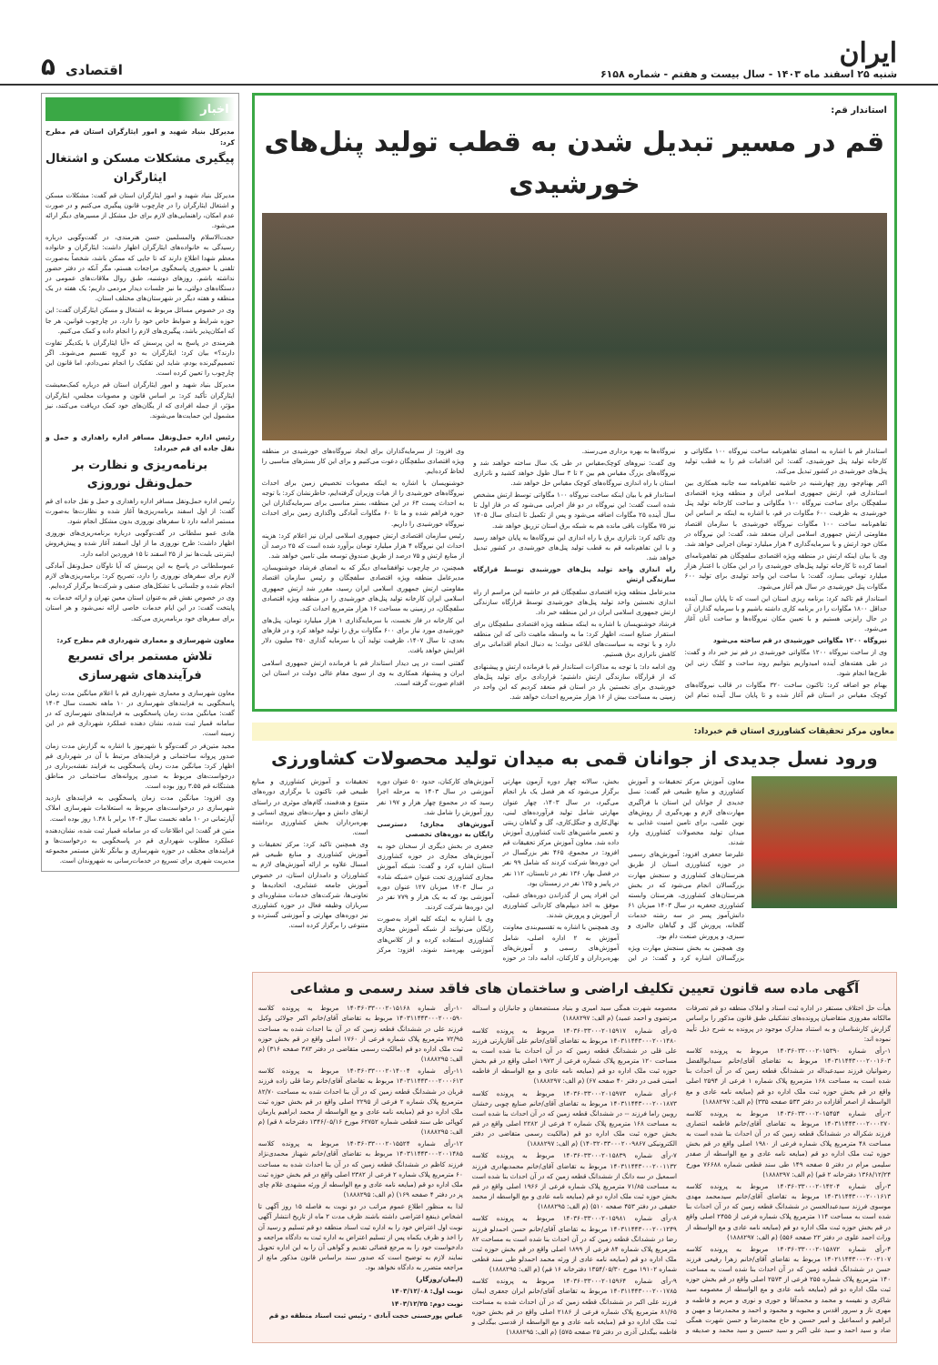ایران
شنبه ۲۵ اسفند ماه ۱۴۰۳ - سال بیست و هفتم - شماره ۶۱۵۸
اقتصادی ۵
استاندار قم:
قم در مسیر تبدیل شدن به قطب تولید پنل‌های خورشیدی
استاندار قم با اشاره به امضای تفاهم‌نامه ساخت نیروگاه ۱۰۰ مگاواتی و کارخانه تولید پنل خورشیدی، گفت: این اقدامات قم را به قطب تولید پنل‌های خورشیدی در کشور تبدیل می‌کند.
اکبر بهنام‌جو، روز چهارشنبه در حاشیه تفاهم‌نامه سه جانبه همکاری بین استانداری قم، ارتش جمهوری اسلامی ایران و منطقه ویژه اقتصادی سلفچگان برای ساخت نیروگاه ۱۰۰ مگاواتی و ساخت کارخانه تولید پنل خورشیدی به ظرفیت ۶۰۰ مگاوات در قم، با اشاره به اینکه بر اساس این تفاهم‌نامه ساخت ۱۰۰ مگاوات نیروگاه خورشیدی با سازمان اقتصاد مقاومتی ارتش جمهوری اسلامی ایران منعقد شد، گفت: این نیروگاه در مکان خود ارتش و با سرمایه‌گذاری ۴ هزار میلیارد تومان اجرایی خواهد شد.
وی با بیان اینکه ارتش در منطقه ویژه اقتصادی سلفچگان هم تفاهم‌نامه‌ای امضا کرده تا کارخانه تولید پنل‌های خورشیدی را در این مکان با اعتبار هزار میلیارد تومانی بسازد، گفت: با ساخت این واحد تولیدی برای تولید ۶۰۰ مگاوات پنل خورشیدی در سال هم آغاز می‌شود.
استاندار قم تاکید کرد: برنامه ریزی استان این است که تا پایان سال آینده حداقل ۱۸۰۰ مگاوات را در برنامه کاری داشته باشیم و با سرمایه گذاران آن در حال رایزنی هستیم و با تعیین مکان نیروگاه‌ها و ساخت آنان آغاز می‌شود.
نیروگاه ۱۲۰۰ مگاواتی خورشیدی در قم ساخته می‌شود
وی از ساخت نیروگاه ۱۲۰۰ مگاواتی خورشیدی در قم نیز خبر داد و گفت: در طی هفته‌های آینده امیدواریم بتوانیم روند ساخت و کلنگ زنی این طرح‌ها انجام شود.
بهنام جو اضافه کرد: تاکنون ساخت ۳۲۰ مگاوات در قالب نیروگاه‌های کوچک مقیاس در استان قم آغاز شده و تا پایان سال آینده تمام این نیروگاه‌ها به بهره برداری می‌رسند.
وی گفت: نیروهای کوچک‌مقیاس در طی یک سال ساخته خواهند شد و نیروگاه‌های بزرگ مقیاس هم بین ۲ تا ۳ سال طول خواهد کشید و ناترازی استان با راه اندازی نیروگاه‌های کوچک مقیاس حل خواهد شد.
استاندار قم با بیان اینکه ساخت نیروگاه ۱۰۰ مگاواتی توسط ارتش مشخص شده است گفت: این نیروگاه در دو فاز اجرایی می‌شود که در فاز اول تا سال آینده ۲۵ مگاوات اضافه می‌شود و پس از تکمیل تا ابتدای سال ۱۴۰۵ نیز ۷۵ مگاوات باقی مانده هم به شبکه برق استان تزریق خواهد شد.
وی تاکید کرد: ناترازی برق با راه اندازی این نیروگاه‌ها به پایان خواهد رسید و با این تفاهم‌نامه قم به قطب تولید پنل‌های خورشیدی در کشور تبدیل خواهد شد.
راه اندازی واحد تولید پنل‌های خورشیدی توسط قرارگاه سازندگی ارتش
مدیرعامل منطقه ویژه اقتصادی سلفچگان قم در حاشیه این مراسم از راه اندازی نخستین واحد تولید پنل‌های خورشیدی توسط قرارگاه سازندگی ارتش جمهوری اسلامی ایران در این منطقه خبر داد.
فرشاد خوشنویسان با اشاره به اینکه منطقه ویژه اقتصادی سلفچگان برای استقرار صنایع است، اظهار کرد: ما به واسطه ماهیت ذاتی که این منطقه دارد و با توجه به سیاست‌های ابلاغی دولت؛ به دنبال انجام اقداماتی برای کاهش ناترازی برق هستیم.
وی ادامه داد: با توجه به مذاکرات استاندار قم با فرمانده ارتش و پیشنهادی که از قرارگاه سازندگی ارتش داشتیم؛ قراردادی برای تولید پنل‌های خورشیدی برای نخستین بار در استان قم منعقد کردیم که این واحد در زمینی به مساحت بیش از ۱۶ هزار مترمربع احداث خواهد شد.
وی افزود: از سرمایه‌گذاران برای ایجاد نیروگاه‌های خورشیدی در منطقه ویژه اقتصادی سلفچگان دعوت می‌کنیم و برای این کار بسترهای مناسبی را لحاظ کرده‌ایم.
خوشنویسان با اشاره به اینکه مصوبات تخصیص زمین برای احداث نیروگاه‌های خورشیدی را از هیات وزیران گرفته‌ایم، خاطرنشان کرد: با توجه به احداث پست ۶۳ در این منطقه، بستر مناسبی برای سرمایه‌گذاران این حوزه فراهم شده و ما تا ۶۰ مگاوات آمادگی واگذاری زمین برای احداث نیروگاه خورشیدی را داریم.
رئیس سازمان اقتصادی ارتش جمهوری اسلامی ایران نیز اعلام کرد: هزینه احداث این نیروگاه ۴ هزار میلیارد تومان برآورد شده است که ۲۵ درصد آن از منابع ارتش و ۷۵ درصد از طریق صندوق توسعه ملی تامین خواهد شد.
همچنین، در چارچوب توافقنامه‌ای دیگر که به امضای فرشاد خوشنویسان، مدیرعامل منطقه ویژه اقتصادی سلفچگان و رئیس سازمان اقتصاد مقاومتی ارتش جمهوری اسلامی ایران رسید، مقرر شد ارتش جمهوری اسلامی ایران کارخانه تولید پنل‌های خورشیدی را در منطقه ویژه اقتصادی سلفچگان، در زمینی به مساحت ۱۶ هزار مترمربع احداث کند.
این کارخانه در فاز نخست، با سرمایه‌گذاری ۱ هزار میلیارد تومان، پنل‌های خورشیدی مورد نیاز برای ۶۰۰ مگاوات برق را تولید خواهد کرد و در فازهای بعدی، تا سال ۱۴۰۷، ظرفیت تولید آن با سرمایه گذاری ۲۵۰ میلیون دلار افزایش خواهد یافت.
گفتنی است در پی دیدار استاندار قم با فرمانده ارتش جمهوری اسلامی ایران و پیشنهاد همکاری به وی از سوی مقام عالی دولت در استان این اقدام صورت گرفته است.
معاون مرکز تحقیقات کشاورزی استان قم خبرداد:
ورود نسل جدیدی از جوانان قمی به میدان تولید محصولات کشاورزی
معاون آموزش مرکز تحقیقات و آموزش کشاورزی و منابع طبیعی قم گفت: نسل جدیدی از جوانان این استان با فراگیری مهارت‌های لازم و بهره‌گیری از روش‌های نوین علمی، برای تامین امنیت غذایی به میدان تولید محصولات کشاورزی وارد شدند.
علیرضا جعفری افزود: آموزش‌های رسمی در حوزه کشاورزی استان از طریق هنرستان‌های کشاورزی و سنجش مهارت بزرگسالان انجام می‌شود که در بخش هنرستان‌های کشاورزی، هنرستان وابسته کشاورزی جعفریه در سال ۱۴۰۳ میزبان ۶۱ دانش‌آموز پسر در سه رشته خدمات گلخانه، پرورش گل و گیاهان جالیزی و سبزی، و پرورش صنعت دام بود.
وی همچنین به بخش سنجش مهارت ویژه بزرگسالان اشاره کرد و گفت: در این بخش، سالانه چهار دوره آزمون مهارتی برگزار می‌شود که هر فصل یک بار انجام می‌گیرد، در سال ۱۴۰۳، چهار عنوان مهارتی شامل تولید فرآورده‌های لبنی، نهال‌کاری و جنگل‌کاری، گل و گیاهان زینتی و تعمیر ماشین‌های ثابت کشاورزی آموزش داده شد. معاون آموزش مرکز تحقیقات قم افزود: در مجموع، ۴۶۵ نفر بزرگسال در این دوره‌ها شرکت کردند که شامل ۹۹ نفر در فصل بهار، ۱۳۶ نفر در تابستان، ۱۱۲ نفر در پاییز و ۱۲۵ نفر در زمستان بود.
این افراد پس از گذراندن دوره‌های عملی، موفق به اخذ دیپلم‌های کاردانی کشاورزی از آموزش و پرورش شدند.
وی همچنین با اشاره به تقسیم‌بندی معاونت آموزش به ۲ اداره اصلی، شامل آموزش‌های رسمی و آموزش‌های بهره‌برداران و کارکنان، ادامه داد: در حوزه آموزش‌های کارکنان، حدود ۵۰ عنوان دوره آموزشی در سال ۱۴۰۳ به مرحله اجرا رسید که در مجموع چهار هزار و ۱۹۷ نفر روز آموزش را شامل شد.
آموزش‌های مجازی؛ دسترسی رایگان به دوره‌های تخصصی
جعفری در بخش دیگری از سخنان خود به آموزش‌های مجازی در حوزه کشاورزی استان اشاره کرد و گفت: شبکه آموزش مجازی کشاورزی تحت عنوان «شبکه شاد» در سال ۱۴۰۳ میزبان ۱۲۷ عنوان دوره آموزشی بود که به یک هزار و ۷۷۹ نفر در این دوره‌ها شرکت کردند.
وی با اشاره به اینکه کلیه افراد به‌صورت رایگان می‌توانند از شبکه آموزش مجازی کشاورزی استفاده کرده و از کلاس‌های آموزشی بهره‌مند شوند، افزود: مرکز تحقیقات و آموزش کشاورزی و منابع طبیعی قم، تاکنون با برگزاری دوره‌های متنوع و هدفمند، گام‌های موثری در راستای ارتقای دانش و مهارت‌های نیروی انسانی و بهره‌برداران بخش کشاورزی برداشته است.
وی همچنین تاکید کرد: مرکز تحقیقات و آموزش کشاورزی و منابع طبیعی قم امسال علاوه بر ارائه آموزش‌های لازم به کشاورزان و دامداران استان، در خصوص آموزش جامعه عشایری، اتحادیه‌ها و تعاونی‌ها، شرکت‌های خدمات مشاوره‌ای و سربازان وظیفه فعال در حوزه کشاورزی نیز دوره‌های مهارتی و آموزشی گسترده و متنوعی را برگزار کرده است.
آگهی ماده سه قانون تعیین تکلیف اراضی و ساختمان های فاقد سند رسمی و مشاعی
هیأت حل اختلاف مستقر در اداره ثبت اسناد و املاک منطقه دو قم تصرفات مالکانه مفروزی متقاضیان پرونده‌های تشکیلی طبق قانون مذکور را براساس گزارش کارشناسان و به استناد مدارک موجود در پرونده به شرح ذیل تأیید نموده اند:
۱-رأی شماره ۱۴۰۳۶۰۳۳۰۰۰۲۰۱۵۳۹۰ مربوط به پرونده کلاسه ۱۴۰۳۱۱۴۴۳۰۰۰۲۰۰۱۶۰۳ مربوط به تقاضای آقای/خانم سیدابوالفضل رضوانیان فرزند سیدعبداله در ششدانگ قطعه زمین که در آن احداث بنا شده است به مساحت ۱۶۸ مترمربع پلاک شماره ۱ فرعی از ۲۵۹۴ اصلی واقع در قم بخش حوزه ثبت ملک اداره دو قم (مبایعه نامه عادی و مع الواسطه از اصغر آقازاده در دفتر ۵۳۳ صفحه ۳۳۵) (م الف: ۱۸۸۸۲۹۷)
۲-رأی شماره ۱۴۰۳۶۰۳۳۰۰۰۲۰۱۵۴۵۴ مربوط به پرونده کلاسه ۱۴۰۳۱۱۴۴۳۰۰۰۲۰۰۰۲۷۰ مربوط به تقاضای آقای/خانم فاطمه انتصاری فرزند شکراله در ششدانگ قطعه زمین که در آن احداث بنا شده است به مساحت ۴۸ مترمربع پلاک شماره فرعی از ۱۹۸۰ اصلی واقع در قم بخش حوزه ثبت ملک اداره دو قم (مبایعه نامه عادی و مع الواسطه از صفدر سلیمی مرام در دفتر ۵ صفحه ۱۴۹ طی سند قطعی شماره ۷۶۶۸۸ مورخ ۱۳۶۸/۱۲/۲۴ دفترخانه ۲ قم) (م الف: ۱۸۸۸۲۹۷)
۳-رأی شماره ۱۴۰۳۶۰۳۳۰۰۰۲۰۱۴۲۰۴ مربوط به پرونده کلاسه ۱۴۰۳۱۱۴۴۳۰۰۰۲۰۰۱۶۱۳ مربوط به تقاضای آقای/خانم سیدمحمد مهدی موسوی فرزند سیدعبدالحسن در ششدانگ قطعه زمین که در آن احداث بنا شده است به مساحت ۱۱۴ مترمربع پلاک شماره فرعی از ۲۴۵۵ اصلی واقع در قم بخش حوزه ثبت ملک اداره دو قم (مبایعه نامه عادی و مع الواسطه از وراث احمد علوی در دفتر ۲۲ صفحه ۵۵۶) (م الف: ۱۸۸۸۲۹۷)
۴-رأی شماره ۱۴۰۳۶۰۳۳۰۰۰۲۰۱۵۸۷۲ مربوط به پرونده کلاسه ۱۴۰۲۱۱۴۴۳۰۰۰۲۰۰۲۱۰۷ مربوط به تقاضای آقای/خانم زهرا رفیعی فرزند حسن در ششدانگ قطعه زمین که در آن احداث بنا شده است به مساحت ۱۴۰ مترمربع پلاک شماره ۲۵۵ فرعی از ۲۵۷۳ اصلی واقع در قم بخش حوزه ثبت ملک اداره دو قم (مبایعه نامه عادی و مع الواسطه از معصومه سید شاکری و نفیسه و محمد و محمدآقا و حوری و نوری و مریم و فاطمه و مهری ناز و سرور اقدس و محبوبه و محمود و احمد و محمدرضا و مهین و ابراهیم و اسماعیل و امیر حسین و حاج محمدرضا و حسن شهرت همگی ضاد و سید احمد و سید علی اکبر و سید حسین و سید محمد و صدیقه و معصومه شهرت همگی سید امیری و بنیاد مستضعفان و جانبازان و اسداله مرتضوی و احمد عمید) (م الف: ۱۸۸۸۲۹۷)
۵-رأی شماره ۱۴۰۳۶۰۳۳۰۰۰۲۰۱۵۹۱۷ مربوط به پرونده کلاسه ۱۴۰۳۱۱۴۴۳۰۰۰۲۰۰۱۴۸۰ مربوط به تقاضای آقای/خانم علی آقازیارتی فرزند علی قلی در ششدانگ قطعه زمین که در آن احداث بنا شده است به مساحت ۱۲۰ مترمربع پلاک شماره فرعی از ۱۹۷۳ اصلی واقع در قم بخش حوزه ثبت ملک اداره دو قم (مبایعه نامه عادی و مع الواسطه از فاطمه امینی قمی در دفتر ۴۰ صفحه ۶۷) (م الف: ۱۸۸۸۲۹۷)
۶-رأی شماره ۱۴۰۳۶۰۳۳۰۰۰۲۰۱۵۹۷۳ مربوط به پرونده کلاسه ۱۴۰۳۱۱۴۴۳۰۰۰۲۰۰۱۸۷۳ مربوط به تقاضای آقای/خانم صنایع چوبی رخشان روبین راما فرزند -- در ششدانگ قطعه زمین که در آن احداث بنا شده است به مساحت ۱۶۸ مترمربع پلاک شماره ۲ فرعی از ۲۲۸۲ اصلی واقع در قم بخش حوزه ثبت ملک اداره دو قم (مالکیت رسمی متقاضی در دفتر الکترونیکی ۱۴۰۳۲۰۳۳۰۰۰۲۰۰۹۸۶۷) (م الف: ۱۸۸۸۲۹۷)
۷-رأی شماره ۱۴۰۳۶۰۳۳۰۰۰۲۰۱۵۸۳۹ مربوط به پرونده کلاسه ۱۴۰۳۱۱۴۴۳۰۰۰۲۰۰۱۱۳۲ مربوط به تقاضای آقای/خانم محمدبهادری فرزند اسمعیل در سه دانگ از ششدانگ قطعه زمین که در آن احداث بنا شده است به مساحت ۷۱/۸۵ مترمربع پلاک شماره فرعی از ۱۹۶۶ اصلی واقع در قم بخش حوزه ثبت ملک اداره دو قم (مبایعه نامه عادی و مع الواسطه از محمد حقیقی در دفتر ۴۵۳ صفحه ۵۱۰) (م الف: ۱۸۸۸۲۹۵)
۸-رأی شماره ۱۴۰۳۶۰۳۳۰۰۰۲۰۱۵۹۸۱ مربوط به پرونده کلاسه ۱۴۰۳۱۱۴۴۳۰۰۰۲۰۰۱۲۴۹ مربوط به تقاضای آقای/خانم حسن احمدلو فرزند رضا در ششدانگ قطعه زمین که در آن احداث بنا شده است به مساحت ۸۲ مترمربع پلاک شماره ۸۴ فرعی از ۱۸۹۹ اصلی واقع در قم بخش حوزه ثبت ملک اداره دو قم (مبایعه نامه عادی از ورثه محمد احمدلو طی سند قطعی شماره ۱۹۱۰۲ مورخ ۱۳۵۴/۰۵/۳۰ دفترخانه ۱۶ قم) (م الف: ۱۸۸۸۲۹۵)
۹-رأی شماره ۱۴۰۳۶۰۳۳۰۰۰۲۰۱۵۹۶۴ مربوط به پرونده کلاسه ۱۴۰۳۱۱۴۴۳۰۰۰۲۰۰۱۷۸۵ مربوط به تقاضای آقای/خانم ایران جعفری ایمان فرزند علی اکبر در ششدانگ قطعه زمین که در آن احداث شده به مساحت ۸۱/۶۵ مترمربع پلاک شماره فرعی از ۲۱۸۶ اصلی واقع در قم بخش حوزه ثبت ملک اداره دو قم (مبایعه نامه عادی و مع الواسطه از قدسی بیگدلی و فاطمه بیگدلی آذری در دفتر ۲۵ صفحه ۵۷۵) (م الف: ۱۸۸۸۲۹۵)
۱۰-رأی شماره ۱۴۰۳۶۰۳۳۰۰۰۲۰۱۵۱۶۸ مربوط به پرونده کلاسه ۱۴۰۳۱۱۴۴۳۰۰۰۲۰۰۰۵۹۰ مربوط به تقاضای آقای/خانم اکبر جولائی وکیل فرزند علی در ششدانگ قطعه زمین که در آن بنا احداث شده به مساحت ۷۲/۹۵ مترمربع پلاک شماره فرعی از ۱۷۶۰ اصلی واقع در قم بخش حوزه ثبت ملک اداره دو قم (مالکیت رسمی متقاضی در دفتر ۳۸۳ صفحه ۳۱۶) (م الف: ۱۸۸۸۲۹۵)
۱۱-رأی شماره ۱۴۰۳۶۰۳۳۰۰۰۲۰۱۴۰۰۴ مربوط به پرونده کلاسه ۱۴۰۳۱۱۴۴۳۰۰۰۲۰۰۰۶۱۳ مربوط به تقاضای آقای/خانم رضا قلی زاده فرزند قربان در ششدانگ قطعه زمین که در آن بنا احداث شده به مساحت ۸۲/۷۰ مترمربع پلاک شماره ۲ فرعی از ۲۲۹۵ اصلی واقع در قم بخش حوزه ثبت ملک اداره دو قم (مبایعه نامه عادی و مع الواسطه از محمد ابراهیم یارمان کوپائی طی سند قطعی شماره ۶۲۷۵۲ مورخ ۱۳۴۶/۰۵/۱۶ دفترخانه ۸ قم) (م الف: ۱۸۸۸۲۹۵)
۱۲-رأی شماره ۱۴۰۳۶۰۳۳۰۰۰۲۰۱۵۵۲۴ مربوط به پرونده کلاسه ۱۴۰۳۱۱۴۴۳۰۰۰۲۰۰۱۴۸۵ مربوط به تقاضای آقای/خانم شهناز محمدی‌نژاد فرزند کاظم در ششدانگ قطعه زمین که در آن بنا احداث شده به مساحت ۶۰ مترمربع پلاک شماره ۲ فرعی از ۲۳۸۲ اصلی واقع در قم بخش حوزه ثبت ملک اداره دو قم (مبایعه نامه عادی و مع الواسطه از ورثه مشهدی غلام چای پز در دفتر ۴ صفحه ۱۶۹) (م الف: ۱۸۸۸۲۹۵)
لذا به منظور اطلاع عموم مراتب در دو نوبت به فاصله ۱۵ روز آگهی تا اشخاص ذینفع اعتراضی داشته باشند ظرف مدت ۲ ماه از تاریخ انتشار آگهی نوبت اول اعتراض خود را به اداره ثبت اسناد منطقه دو قم تسلیم و رسید آن را اخذ و ظرف یکماه پس از تسلیم اعتراض به اداره ثبت به دادگاه مراجعه و دادخواست خود را به مرجع قضائی تقدیم و گواهی آن را به این اداره تحویل نمایند لازم به توضیح است که صدور سند براساس قانون مذکور مانع از مراجعه متضرر به دادگاه نخواهد بود.
(ایمان/روزگار)
نوبت اول: ۱۴۰۳/۱۲/۰۸
نوبت دوم: ۱۴۰۳/۱۲/۲۵
عباس پورحسنی حجت آبادی - رئیس ثبت اسناد منطقه دو قم
اخبار
مدیرکل بنیاد شهید و امور ایثارگران استان قم مطرح کرد:
پیگیری مشکلات مسکن و اشتغال ایثارگران
مدیرکل بنیاد شهید و امور ایثارگران استان قم گفت: مشکلات مسکن و اشتغال ایثارگران را در چارچوب قانون پیگیری می‌کنیم و در صورت عدم امکان، راهنمایی‌های لازم برای حل مشکل از مسیرهای دیگر ارائه می‌شود.
حجت‌الاسلام والمسلمین حسن هنرمندی، در گفت‌وگویی درباره رسیدگی به خانواده‌های ایثارگران اظهار داشت: ایثارگران و خانواده معظم شهدا اطلاع دارند که تا جایی که ممکن باشد، شخصاً به‌صورت تلفنی یا حضوری پاسخگوی مراجعات هستم، مگر آنکه در دفتر حضور نداشته باشم. روزهای دوشنبه، طبق روال ملاقات‌های عمومی در دستگاه‌های دولتی، ما نیز جلسات دیدار مردمی داریم؛ یک هفته در یک منطقه و هفته دیگر در شهرستان‌های مختلف استان.
وی در خصوص مسائل مربوط به اشتغال و مسکن ایثارگران گفت: این حوزه شرایط و ضوابط خاص خود را دارد. در چارچوب قوانین، هر جا که امکان‌پذیر باشد، پیگیری‌های لازم را انجام داده و کمک می‌کنیم.
هنرمندی در پاسخ به این پرسش که «آیا ایثارگران با یکدیگر تفاوت دارند؟» بیان کرد: ایثارگران به دو گروه تقسیم می‌شوند. اگر تصمیم‌گیرنده بودم، شاید این تفکیک را انجام نمی‌دادم، اما قانون این چارچوب را تعیین کرده است.
مدیرکل بنیاد شهید و امور ایثارگران استان قم درباره کمک‌معیشت ایثارگران تأکید کرد: بر اساس قانون و مصوبات مجلس، ایثارگران مؤثر، از جمله افرادی که از یگان‌های خود کمک دریافت می‌کنند، نیز مشمول این حمایت‌ها می‌شوند.
رئیس اداره حمل‌ونقل مسافر اداره راهداری و حمل و نقل جاده ای قم خبرداد:
برنامه‌ریزی و نظارت بر حمل‌ونقل نوروزی
رئیس اداره حمل‌ونقل مسافر اداره راهداری و حمل و نقل جاده ای قم گفت: از اول اسفند برنامه‌ریزی‌ها آغاز شده و نظارت‌ها به‌صورت مستمر ادامه دارد تا سفرهای نوروزی بدون مشکل انجام شود.
هادی عمو سلطانی در گفت‌وگویی درباره برنامه‌ریزی‌های نوروزی اظهار داشت: طرح نوروزی ما از اول اسفند آغاز شده و پیش‌فروش اینترنتی بلیت‌ها نیز از ۲۵ اسفند تا ۱۵ فروردین ادامه دارد.
عموسلطانی در پاسخ به این پرسش که آیا ناوگان حمل‌ونقل آمادگی لازم برای سفرهای نوروزی را دارد، تصریح کرد: برنامه‌ریزی‌های لازم انجام شده و جلساتی با تشکل‌های صنفی و شرکت‌ها برگزار کرده‌ایم.
وی در خصوص نقش قم به‌عنوان استان معین تهران و ارائه خدمات به پایتخت گفت: در این ایام خدمات خاصی ارائه نمی‌شود و هر استان برای سفرهای خود برنامه‌ریزی می‌کند.
معاون شهرسازی و معماری شهرداری قم مطرح کرد:
تلاش مستمر برای تسریع فرآیندهای شهرسازی
معاون شهرسازی و معماری شهرداری قم با اعلام میانگین مدت زمان پاسخگویی به فرایندهای شهرسازی در ۱۰ ماهه نخست سال ۱۴۰۳ گفت: میانگین مدت زمان پاسخگویی به فرایندهای شهرسازی که در سامانه قمیار ثبت شده، نشان دهنده عملکرد شهرداری قم در این زمینه است.
مجید متین‌فر در گفت‌وگو با شهرنیوز با اشاره به گزارش مدت زمان صدور پروانه ساختمانی و فرایندهای مرتبط با آن در شهرداری قم اظهار کرد: میانگین مدت زمان پاسخگویی به فرایند نقشه‌برداری در درخواست‌های مربوط به صدور پروانه‌های ساختمانی در مناطق هشتگانه قم ۳.۵۵ روز بوده است.
وی افزود: میانگین مدت زمان پاسخگویی به فرایندهای بازدید شهرسازی در درخواست‌های مربوط به استعلامات شهرسازی املاک آپارتمانی در ۱۰ ماهه نخست سال ۱۴۰۳ برابر با ۱.۴۸ روز بوده است.
متین فر گفت: این اطلاعات که در سامانه قمیار ثبت شده، نشان‌دهنده عملکرد مطلوب شهرداری قم در پاسخگویی به درخواست‌ها و فرایندهای مختلف در حوزه شهرسازی و بیانگر تلاش مستمر مجموعه مدیریت شهری برای تسریع در خدمات‌رسانی به شهروندان است.